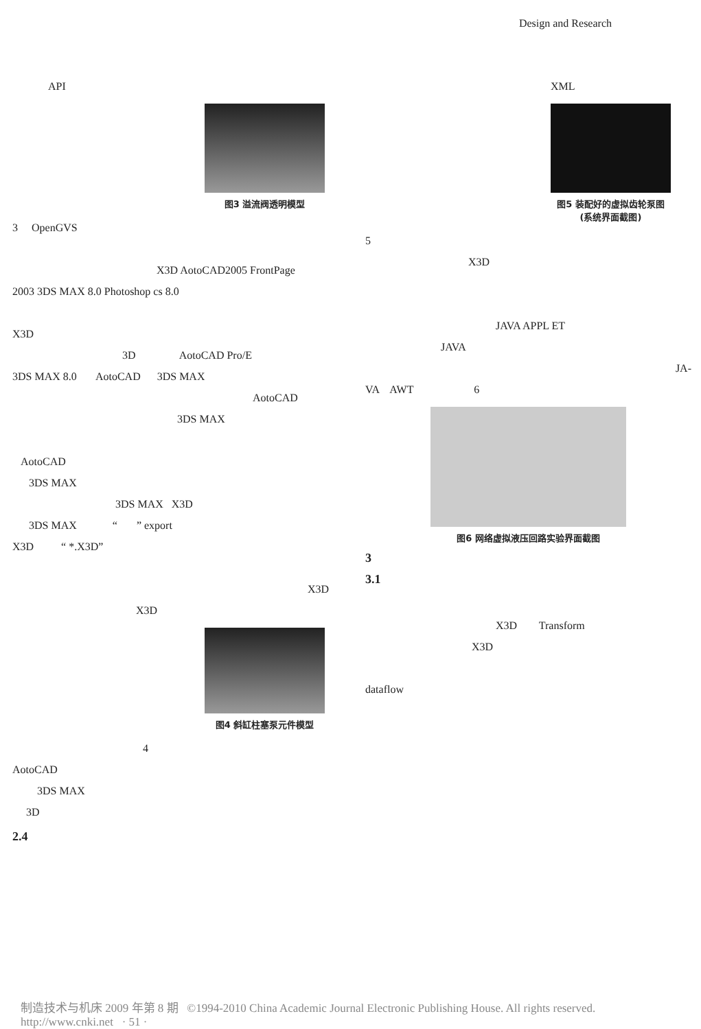Design and Research
API
图3 溢流阀透明模型
3 OpenGVS
X3D AotoCAD2005 FrontPage
2003 3DS MAX 8.0 Photoshop cs 8.0
X3D
3D AotoCAD Pro/E
3DS MAX 8.0 AotoCAD 3DS MAX
AotoCAD
3DS MAX
AotoCAD
3DS MAX
3DS MAX X3D
3DS MAX “ ” export
X3D “ *.X3D”
X3D
X3D
图4 斜缸柱塞泵元件模型
4
AotoCAD
3DS MAX
3D
2.4
XML
图5 装配好的虚拟齿轮泵图
(系统界面截图)
5
X3D
JAVA APPL ET
JAVA
JA-
VA AWT 6
图6 网络虚拟液压回路实验界面截图
3
3.1
X3D Transform
X3D
dataflow
制造技术与机床 2009 年第 8 期 ©1994-2010 China Academic Journal Electronic Publishing House. All rights reserved. http://www.cnki.net · 51 ·